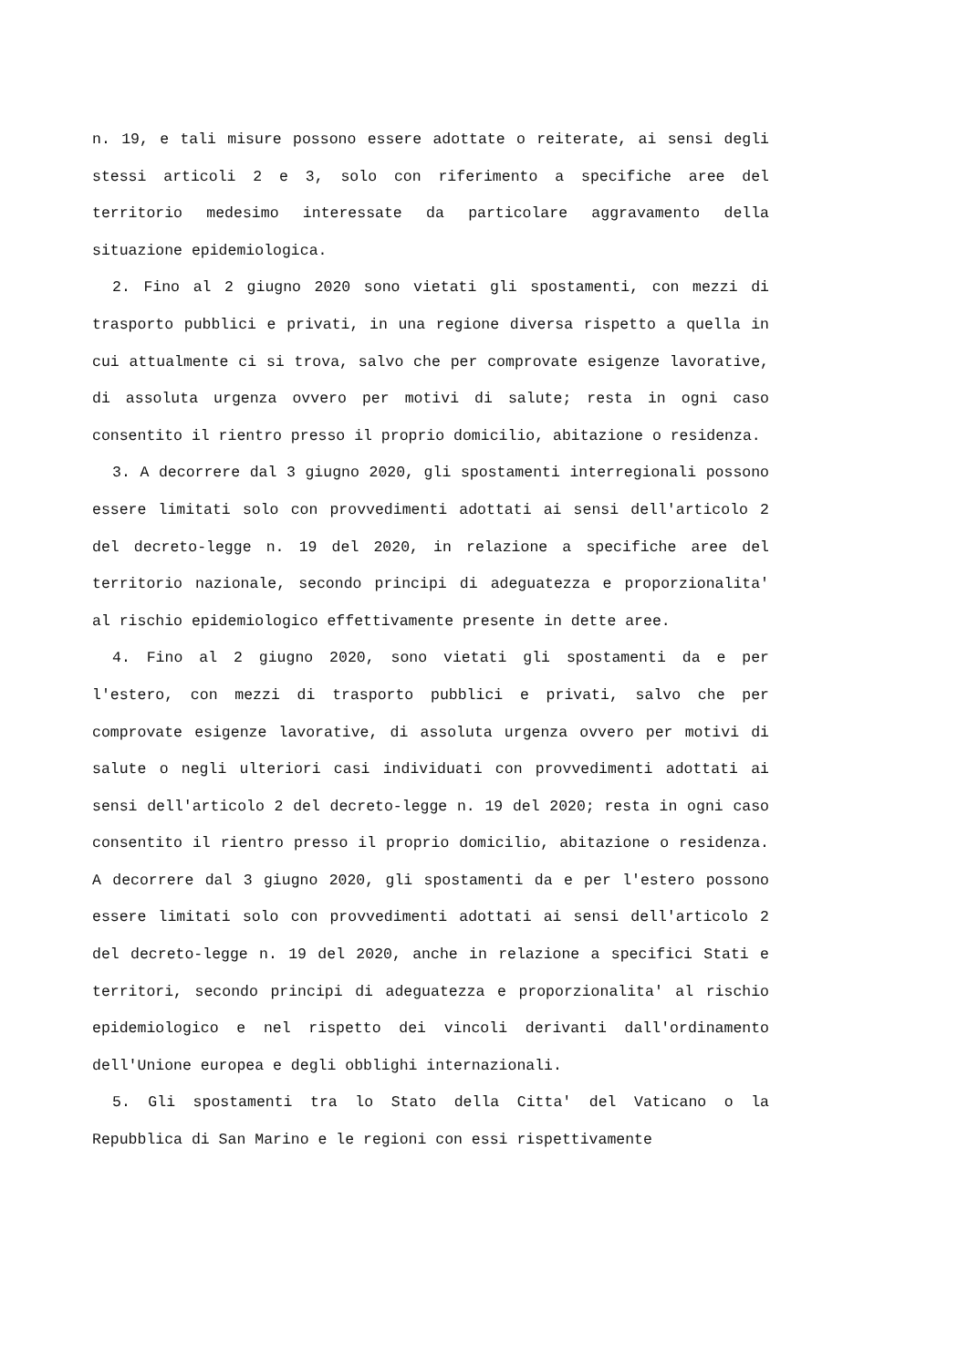n. 19, e tali misure possono essere adottate o reiterate, ai sensi degli stessi articoli 2 e 3, solo con riferimento a specifiche aree del territorio medesimo interessate da particolare aggravamento della situazione epidemiologica.
2. Fino al 2 giugno 2020 sono vietati gli spostamenti, con mezzi di trasporto pubblici e privati, in una regione diversa rispetto a quella in cui attualmente ci si trova, salvo che per comprovate esigenze lavorative, di assoluta urgenza ovvero per motivi di salute; resta in ogni caso consentito il rientro presso il proprio domicilio, abitazione o residenza.
3. A decorrere dal 3 giugno 2020, gli spostamenti interregionali possono essere limitati solo con provvedimenti adottati ai sensi dell'articolo 2 del decreto-legge n. 19 del 2020, in relazione a specifiche aree del territorio nazionale, secondo principi di adeguatezza e proporzionalita' al rischio epidemiologico effettivamente presente in dette aree.
4. Fino al 2 giugno 2020, sono vietati gli spostamenti da e per l'estero, con mezzi di trasporto pubblici e privati, salvo che per comprovate esigenze lavorative, di assoluta urgenza ovvero per motivi di salute o negli ulteriori casi individuati con provvedimenti adottati ai sensi dell'articolo 2 del decreto-legge n. 19 del 2020; resta in ogni caso consentito il rientro presso il proprio domicilio, abitazione o residenza. A decorrere dal 3 giugno 2020, gli spostamenti da e per l'estero possono essere limitati solo con provvedimenti adottati ai sensi dell'articolo 2 del decreto-legge n. 19 del 2020, anche in relazione a specifici Stati e territori, secondo principi di adeguatezza e proporzionalita' al rischio epidemiologico e nel rispetto dei vincoli derivanti dall'ordinamento dell'Unione europea e degli obblighi internazionali.
5. Gli spostamenti tra lo Stato della Citta' del Vaticano o la Repubblica di San Marino e le regioni con essi rispettivamente